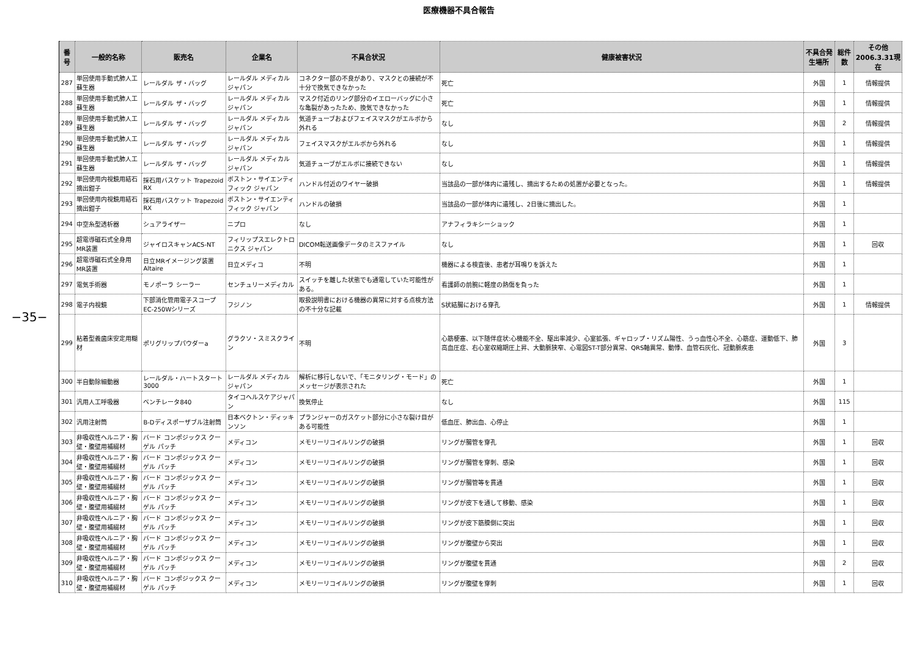医療機器不具合報告
−35−
| 番号 | 一般的名称 | 販売名 | 企業名 | 不具合状況 | 健康被害状況 | 不具合発生場所 | 総件数 | その他 2006.3.31現在 |
| --- | --- | --- | --- | --- | --- | --- | --- | --- |
| 287 | 単回使用手動式肺人工蘇生器 | レールダル ザ・バッグ | レールダル メディカル ジャパン | コネクター部の不良があり、マスクとの接続が不十分で換気できなかった | 死亡 | 外国 | 1 | 情報提供 |
| 288 | 単回使用手動式肺人工蘇生器 | レールダル ザ・バッグ | レールダル メディカル ジャパン | マスク付近のリング部分のイエローバッグに小さな亀裂があったため、換気できなかった | 死亡 | 外国 | 1 | 情報提供 |
| 289 | 単回使用手動式肺人工蘇生器 | レールダル ザ・バッグ | レールダル メディカル ジャパン | 気道チューブおよびフェイスマスクがエルボから外れる | なし | 外国 | 2 | 情報提供 |
| 290 | 単回使用手動式肺人工蘇生器 | レールダル ザ・バッグ | レールダル メディカル ジャパン | フェイスマスクがエルボから外れる | なし | 外国 | 1 | 情報提供 |
| 291 | 単回使用手動式肺人工蘇生器 | レールダル ザ・バッグ | レールダル メディカル ジャパン | 気道チューブがエルボに接続できない | なし | 外国 | 1 | 情報提供 |
| 292 | 単回使用内視鏡用結石摘出鉗子 | 採石用バスケット Trapezoid RX | ボストン・サイエンティフィック ジャパン | ハンドル付近のワイヤー破損 | 当該品の一部が体内に遺残し、摘出するための処置が必要となった。 | 外国 | 1 | 情報提供 |
| 293 | 単回使用内視鏡用結石摘出鉗子 | 採石用バスケット Trapezoid RX | ボストン・サイエンティフィック ジャパン | ハンドルの破損 | 当該品の一部が体内に遺残し、2日後に摘出した。 | 外国 | 1 | |
| 294 | 中空糸型透析器 | シュアライザー | ニプロ | なし | アナフィラキシーショック | 外国 | 1 | |
| 295 | 超電導磁石式全身用MR装置 | ジャイロスキャンACS-NT | フィリップスエレクトロニクス ジャパン | DICOM転送画像データのミスファイル | なし | 外国 | 1 | 回収 |
| 296 | 超電導磁石式全身用MR装置 | 日立MRイメージング装置 Altaire | 日立メディコ | 不明 | 機器による検査後、患者が耳鳴りを訴えた | 外国 | 1 | |
| 297 | 電気手術器 | モノポーラ シーラー | センチュリーメディカル | スイッチを離した状態でも通電していた可能性がある。 | 看護師の前腕に軽度の熱傷を負った | 外国 | 1 | |
| 298 | 電子内視鏡 | 下部消化管用電子スコープ EC-250Wシリーズ | フジノン | 取扱説明書における機器の異常に対する点検方法の不十分な記載 | S状結腸における穿孔 | 外国 | 1 | 情報提供 |
| 299 | 粘着型義歯床安定用糊材 | ポリグリップパウダーa | グラクソ・スミスクライン | 不明 | 心筋梗塞、以下随伴症状:心機能不全、駆出率減少、心室拡張、ギャロップ・リズム陽性、うっ血性心不全、心筋症、運動低下、肺高血圧症、右心室収縮期圧上昇、大動脈狭窄、心電図ST-T部分異常、QRS軸異常、動悸、血管石灰化、冠動脈疾患 | 外国 | 3 | |
| 300 | 半自動除細動器 | レールダル・ハートスタート3000 | レールダル メディカル ジャパン | 解析に移行しないで、「モニタリング・モード」のメッセージが表示された | 死亡 | 外国 | 1 | |
| 301 | 汎用人工呼吸器 | ベンチレータ840 | タイコヘルスケアジャパン | 換気停止 | なし | 外国 | 115 | |
| 302 | 汎用注射筒 | B-Dディスポーザブル注射筒 | 日本ベクトン・ディッキンソン | プランジャーのガスケット部分に小さな裂け目がある可能性 | 低血圧、肺出血、心停止 | 外国 | 1 | |
| 303 | 非吸収性ヘルニア・胸壁・腹壁用補綴材 | バード コンポジックス クーゲル パッチ | メディコン | メモリーリコイルリングの破損 | リングが腸管を穿孔 | 外国 | 1 | 回収 |
| 304 | 非吸収性ヘルニア・胸壁・腹壁用補綴材 | バード コンポジックス クーゲル パッチ | メディコン | メモリーリコイルリングの破損 | リングが腸管を穿刺、感染 | 外国 | 1 | 回収 |
| 305 | 非吸収性ヘルニア・胸壁・腹壁用補綴材 | バード コンポジックス クーゲル パッチ | メディコン | メモリーリコイルリングの破損 | リングが腸管等を貫通 | 外国 | 1 | 回収 |
| 306 | 非吸収性ヘルニア・胸壁・腹壁用補綴材 | バード コンポジックス クーゲル パッチ | メディコン | メモリーリコイルリングの破損 | リングが皮下を通して移動、感染 | 外国 | 1 | 回収 |
| 307 | 非吸収性ヘルニア・胸壁・腹壁用補綴材 | バード コンポジックス クーゲル パッチ | メディコン | メモリーリコイルリングの破損 | リングが皮下筋膜側に突出 | 外国 | 1 | 回収 |
| 308 | 非吸収性ヘルニア・胸壁・腹壁用補綴材 | バード コンポジックス クーゲル パッチ | メディコン | メモリーリコイルリングの破損 | リングが腹壁から突出 | 外国 | 1 | 回収 |
| 309 | 非吸収性ヘルニア・胸壁・腹壁用補綴材 | バード コンポジックス クーゲル パッチ | メディコン | メモリーリコイルリングの破損 | リングが腹壁を貫通 | 外国 | 2 | 回収 |
| 310 | 非吸収性ヘルニア・胸壁・腹壁用補綴材 | バード コンポジックス クーゲル パッチ | メディコン | メモリーリコイルリングの破損 | リングが腹壁を穿刺 | 外国 | 1 | 回収 |